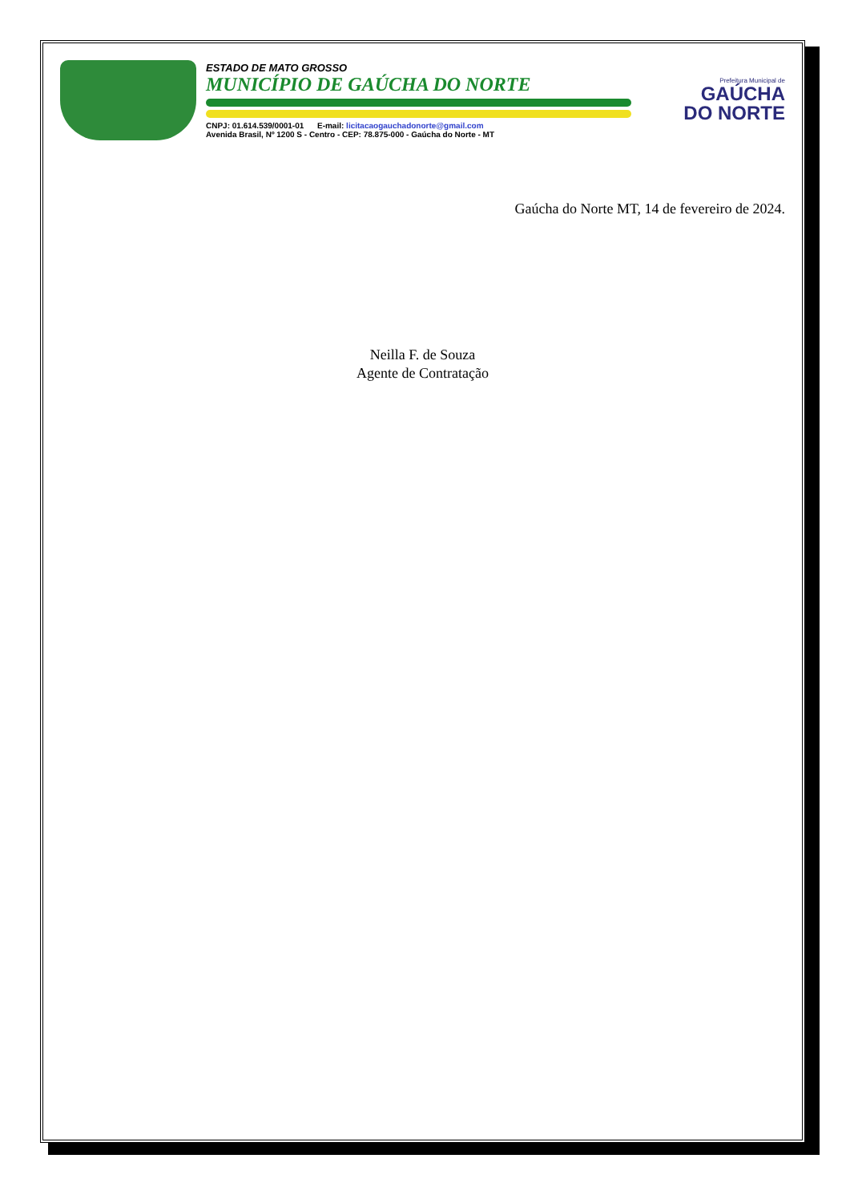ESTADO DE MATO GROSSO
MUNICÍPIO DE GAÚCHA DO NORTE
CNPJ: 01.614.539/0001-01 E-mail: licitacaogauchadonorte@gmail.com
Avenida Brasil, Nº 1200 S - Centro - CEP: 78.875-000 - Gaúcha do Norte - MT
Prefeitura Municipal de
GAÚCHA
DO NORTE
Gaúcha do Norte MT, 14 de fevereiro de 2024.
Neilla F. de Souza
Agente de Contratação